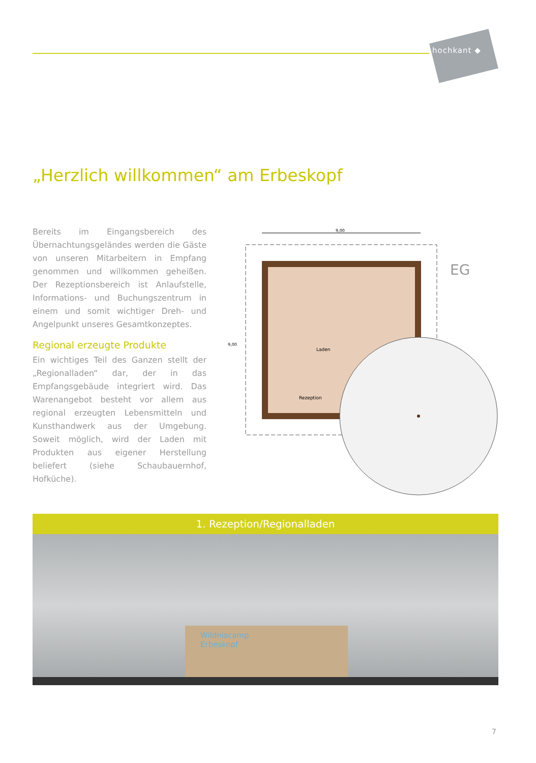hochkant ◆
„Herzlich willkommen“ am Erbeskopf
Bereits im Eingangsbereich des Übernachtungsgeländes werden die Gäste von unseren Mitarbeitern in Empfang genommen und willkommen geheißen. Der Rezeptionsbereich ist Anlaufstelle, Informations- und Buchungszentrum in einem und somit wichtiger Dreh- und Angelpunkt unseres Gesamtkonzeptes.
Regional erzeugte Produkte
Ein wichtiges Teil des Ganzen stellt der „Regionalladen“ dar, der in das Empfangsgebäude integriert wird. Das Warenangebot besteht vor allem aus regional erzeugten Lebensmitteln und Kunsthandwerk aus der Umgebung. Soweit möglich, wird der Laden mit Produkten aus eigener Herstellung beliefert (siehe Schaubauernhof, Hofküche).
9,00
EG
Laden
Rezeption
9,00
1. Rezeption/Regionalladen
Wildniscamp
Erbeskopf
7